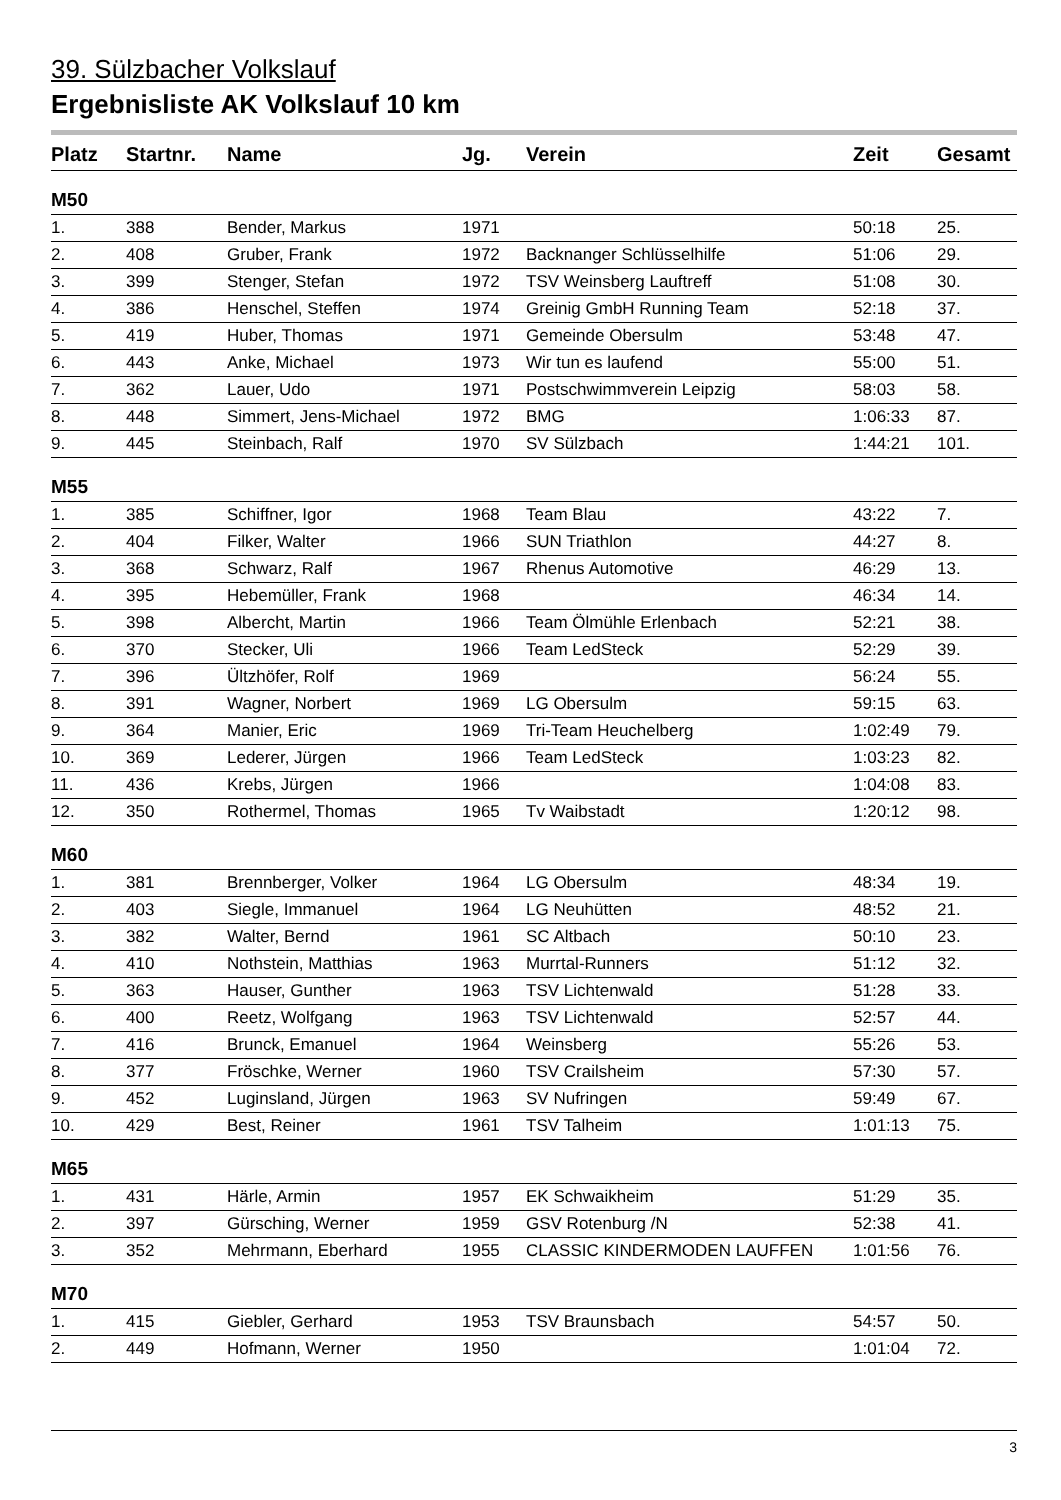39. Sülzbacher Volkslauf
Ergebnisliste AK Volkslauf 10 km
| Platz | Startnr. | Name | Jg. | Verein | Zeit | Gesamt |
| --- | --- | --- | --- | --- | --- | --- |
| M50 | | | | | | |
| 1. | 388 | Bender, Markus | 1971 | | 50:18 | 25. |
| 2. | 408 | Gruber, Frank | 1972 | Backnanger Schlüsselhilfe | 51:06 | 29. |
| 3. | 399 | Stenger, Stefan | 1972 | TSV Weinsberg Lauftreff | 51:08 | 30. |
| 4. | 386 | Henschel, Steffen | 1974 | Greinig GmbH Running Team | 52:18 | 37. |
| 5. | 419 | Huber, Thomas | 1971 | Gemeinde Obersulm | 53:48 | 47. |
| 6. | 443 | Anke, Michael | 1973 | Wir tun es laufend | 55:00 | 51. |
| 7. | 362 | Lauer, Udo | 1971 | Postschwimmverein Leipzig | 58:03 | 58. |
| 8. | 448 | Simmert, Jens-Michael | 1972 | BMG | 1:06:33 | 87. |
| 9. | 445 | Steinbach, Ralf | 1970 | SV Sülzbach | 1:44:21 | 101. |
| M55 | | | | | | |
| 1. | 385 | Schiffner, Igor | 1968 | Team Blau | 43:22 | 7. |
| 2. | 404 | Filker, Walter | 1966 | SUN Triathlon | 44:27 | 8. |
| 3. | 368 | Schwarz, Ralf | 1967 | Rhenus Automotive | 46:29 | 13. |
| 4. | 395 | Hebemüller, Frank | 1968 | | 46:34 | 14. |
| 5. | 398 | Albercht, Martin | 1966 | Team Ölmühle Erlenbach | 52:21 | 38. |
| 6. | 370 | Stecker, Uli | 1966 | Team LedSteck | 52:29 | 39. |
| 7. | 396 | Ültzhöfer, Rolf | 1969 | | 56:24 | 55. |
| 8. | 391 | Wagner, Norbert | 1969 | LG Obersulm | 59:15 | 63. |
| 9. | 364 | Manier, Eric | 1969 | Tri-Team Heuchelberg | 1:02:49 | 79. |
| 10. | 369 | Lederer, Jürgen | 1966 | Team LedSteck | 1:03:23 | 82. |
| 11. | 436 | Krebs, Jürgen | 1966 | | 1:04:08 | 83. |
| 12. | 350 | Rothermel, Thomas | 1965 | Tv Waibstadt | 1:20:12 | 98. |
| M60 | | | | | | |
| 1. | 381 | Brennberger, Volker | 1964 | LG Obersulm | 48:34 | 19. |
| 2. | 403 | Siegle, Immanuel | 1964 | LG Neuhütten | 48:52 | 21. |
| 3. | 382 | Walter, Bernd | 1961 | SC Altbach | 50:10 | 23. |
| 4. | 410 | Nothstein, Matthias | 1963 | Murrtal-Runners | 51:12 | 32. |
| 5. | 363 | Hauser, Gunther | 1963 | TSV Lichtenwald | 51:28 | 33. |
| 6. | 400 | Reetz, Wolfgang | 1963 | TSV Lichtenwald | 52:57 | 44. |
| 7. | 416 | Brunck, Emanuel | 1964 | Weinsberg | 55:26 | 53. |
| 8. | 377 | Fröschke, Werner | 1960 | TSV Crailsheim | 57:30 | 57. |
| 9. | 452 | Luginsland, Jürgen | 1963 | SV Nufringen | 59:49 | 67. |
| 10. | 429 | Best, Reiner | 1961 | TSV Talheim | 1:01:13 | 75. |
| M65 | | | | | | |
| 1. | 431 | Härle, Armin | 1957 | EK Schwaikheim | 51:29 | 35. |
| 2. | 397 | Gürsching, Werner | 1959 | GSV Rotenburg /N | 52:38 | 41. |
| 3. | 352 | Mehrmann, Eberhard | 1955 | CLASSIC KINDERMODEN LAUFFEN | 1:01:56 | 76. |
| M70 | | | | | | |
| 1. | 415 | Giebler, Gerhard | 1953 | TSV Braunsbach | 54:57 | 50. |
| 2. | 449 | Hofmann, Werner | 1950 | | 1:01:04 | 72. |
3